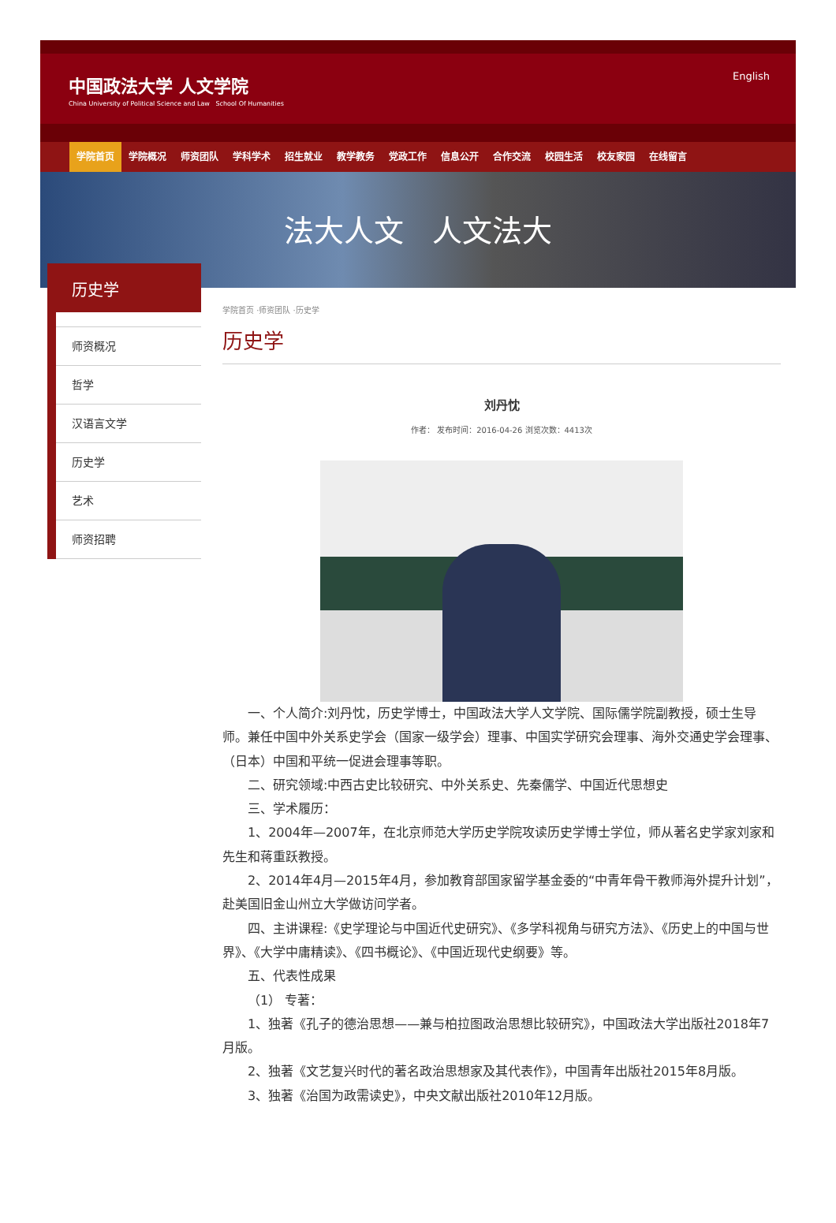中国政法大学 人文学院
China University of Political Science and Law School Of Humanities
English
学院首页 学院概况 师资团队 学科学术 招生就业 教学教务 党政工作 信息公开 合作交流 校园生活 校友家园 在线留言
法大人文 人文法大
历史学
师资概况
哲学
汉语言文学
历史学
艺术
师资招聘
学院首页 ·师资团队 ·历史学
历史学
刘丹忱
作者： 发布时间：2016-04-26 浏览次数：4413次
一、个人简介:刘丹忱，历史学博士，中国政法大学人文学院、国际儒学院副教授，硕士生导师。兼任中国中外关系史学会（国家一级学会）理事、中国实学研究会理事、海外交通史学会理事、（日本）中国和平统一促进会理事等职。
二、研究领域:中西古史比较研究、中外关系史、先秦儒学、中国近代思想史
三、学术履历：
1、2004年—2007年，在北京师范大学历史学院攻读历史学博士学位，师从著名史学家刘家和先生和蒋重跃教授。
2、2014年4月—2015年4月，参加教育部国家留学基金委的“中青年骨干教师海外提升计划”，赴美国旧金山州立大学做访问学者。
四、主讲课程:《史学理论与中国近代史研究》、《多学科视角与研究方法》、《历史上的中国与世界》、《大学中庸精读》、《四书概论》、《中国近现代史纲要》等。
五、代表性成果
（1） 专著：
1、独著《孔子的德治思想——兼与柏拉图政治思想比较研究》，中国政法大学出版社2018年7月版。
2、独著《文艺复兴时代的著名政治思想家及其代表作》，中国青年出版社2015年8月版。
3、独著《治国为政需读史》，中央文献出版社2010年12月版。